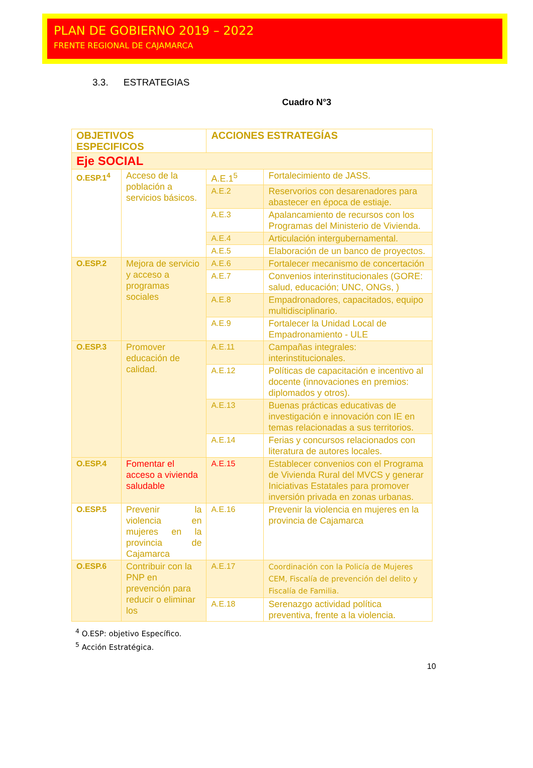PLAN DE GOBIERNO 2019 – 2022
FRENTE REGIONAL DE CAJAMARCA
3.3. ESTRATEGIAS
Cuadro N°3
| OBJETIVOS ESPECIFICOS | | ACCIONES ESTRATEGÍAS | |
| --- | --- | --- | --- |
| Eje SOCIAL | | | |
| O.ESP.1<sup>4</sup> | Acceso de la población a servicios básicos. | A.E.1<sup>5</sup> | Fortalecimiento de JASS. |
| | | A.E.2 | Reservorios con desarenadores para abastecer en época de estiaje. |
| | | A.E.3 | Apalancamiento de recursos con los Programas del Ministerio de Vivienda. |
| | | A.E.4 | Articulación intergubernamental. |
| | | A.E.5 | Elaboración de un banco de proyectos. |
| O.ESP.2 | Mejora de servicio y acceso a programas sociales | A.E.6 | Fortalecer mecanismo de concertación |
| | | A.E.7 | Convenios interinstitucionales (GORE: salud, educación; UNC, ONGs, ) |
| | | A.E.8 | Empadronadores, capacitados, equipo multidisciplinario. |
| | | A.E.9 | Fortalecer la Unidad Local de Empadronamiento - ULE |
| O.ESP.3 | Promover educación de calidad. | A.E.11 | Campañas integrales: interinstitucionales. |
| | | A.E.12 | Políticas de capacitación e incentivo al docente (innovaciones en premios: diplomados y otros). |
| | | A.E.13 | Buenas prácticas educativas de investigación e innovación con IE en temas relacionadas a sus territorios. |
| | | A.E.14 | Ferias y concursos relacionados con literatura de autores locales. |
| O.ESP.4 | Fomentar el acceso a vivienda saludable | A.E.15 | Establecer convenios con el Programa de Vivienda Rural del MVCS y generar Iniciativas Estatales para promover inversión privada en zonas urbanas. |
| O.ESP.5 | Prevenir la violencia en mujeres en la provincia de Cajamarca | A.E.16 | Prevenir la violencia en mujeres en la provincia de Cajamarca |
| O.ESP.6 | Contribuir con la PNP en prevención para reducir o eliminar los | A.E.17 | Coordinación con la Policía de Mujeres CEM, Fiscalía de prevención del delito y Fiscalía de Familia. |
| | | A.E.18 | Serenazgo actividad política preventiva, frente a la violencia. |
<sup>4</sup> O.ESP: objetivo Específico.
<sup>5</sup> Acción Estratégica.
10